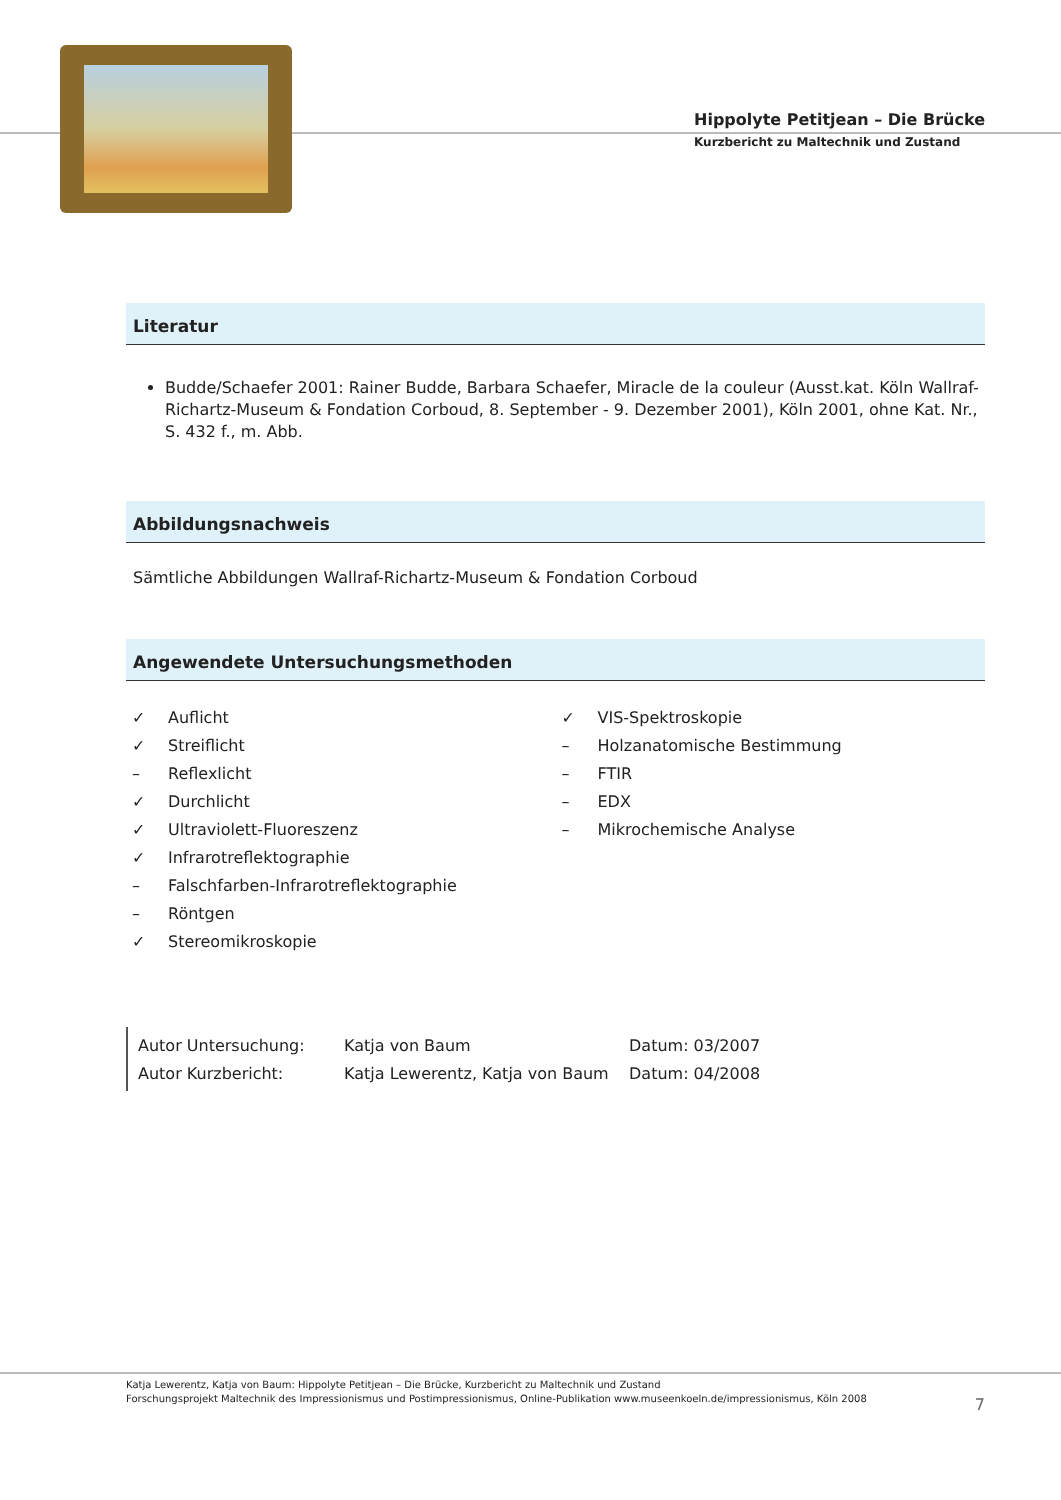Hippolyte Petitjean – Die Brücke
Kurzbericht zu Maltechnik und Zustand
Literatur
Budde/Schaefer 2001: Rainer Budde, Barbara Schaefer, Miracle de la couleur (Ausst.kat. Köln Wallraf-Richartz-Museum & Fondation Corboud, 8. September - 9. Dezember 2001), Köln 2001, ohne Kat. Nr., S. 432 f., m. Abb.
Abbildungsnachweis
Sämtliche Abbildungen Wallraf-Richartz-Museum & Fondation Corboud
Angewendete Untersuchungsmethoden
✓ Auflicht
✓ Streiflicht
– Reflexlicht
✓ Durchlicht
✓ Ultraviolett-Fluoreszenz
✓ Infrarotreflektographie
– Falschfarben-Infrarotreflektographie
– Röntgen
✓ Stereomikroskopie
✓ VIS-Spektroskopie
– Holzanatomische Bestimmung
– FTIR
– EDX
– Mikrochemische Analyse
Autor Untersuchung: Katja von Baum Datum: 03/2007
Autor Kurzbericht: Katja Lewerentz, Katja von Baum Datum: 04/2008
Katja Lewerentz, Katja von Baum: Hippolyte Petitjean – Die Brücke, Kurzbericht zu Maltechnik und Zustand
Forschungsprojekt Maltechnik des Impressionismus und Postimpressionismus, Online-Publikation www.museenkoeln.de/impressionismus, Köln 2008
7